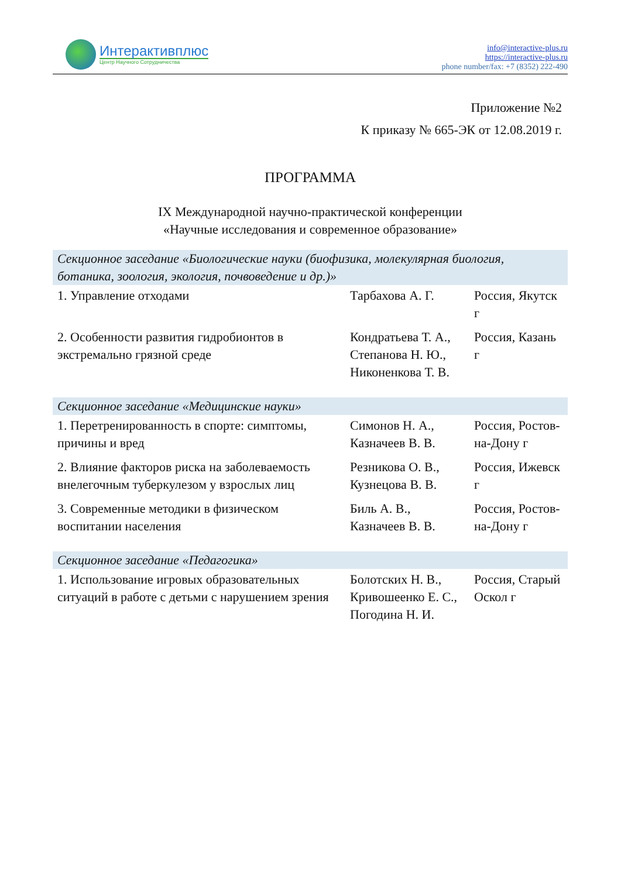Интерактивплюс
Центр Научного Сотрудничества
info@interactive-plus.ru
https://interactive-plus.ru
phone number/fax: +7 (8352) 222-490
Приложение №2
К приказу № 665-ЭК от 12.08.2019 г.
ПРОГРАММА
IX Международной научно-практической конференции
«Научные исследования и современное образование»
| Секционное заседание «Биологические науки (биофизика, молекулярная биология, ботаника, зоология, экология, почвоведение и др.)» | | |
| 1. Управление отходами | Тарбахова А. Г. | Россия, Якутск г |
| 2. Особенности развития гидробионтов в экстремально грязной среде | Кондратьева Т. А., Степанова Н. Ю., Никоненкова Т. В. | Россия, Казань г |
| Секционное заседание «Медицинские науки» | | |
| 1. Перетренированность в спорте: симптомы, причины и вред | Симонов Н. А., Казначеев В. В. | Россия, Ростов-на-Дону г |
| 2. Влияние факторов риска на заболеваемость внелегочным туберкулезом у взрослых лиц | Резникова О. В., Кузнецова В. В. | Россия, Ижевск г |
| 3. Современные методики в физическом воспитании населения | Биль А. В., Казначеев В. В. | Россия, Ростов-на-Дону г |
| Секционное заседание «Педагогика» | | |
| 1. Использование игровых образовательных ситуаций в работе с детьми с нарушением зрения | Болотских Н. В., Кривошеенко Е. С., Погодина Н. И. | Россия, Старый Оскол г |